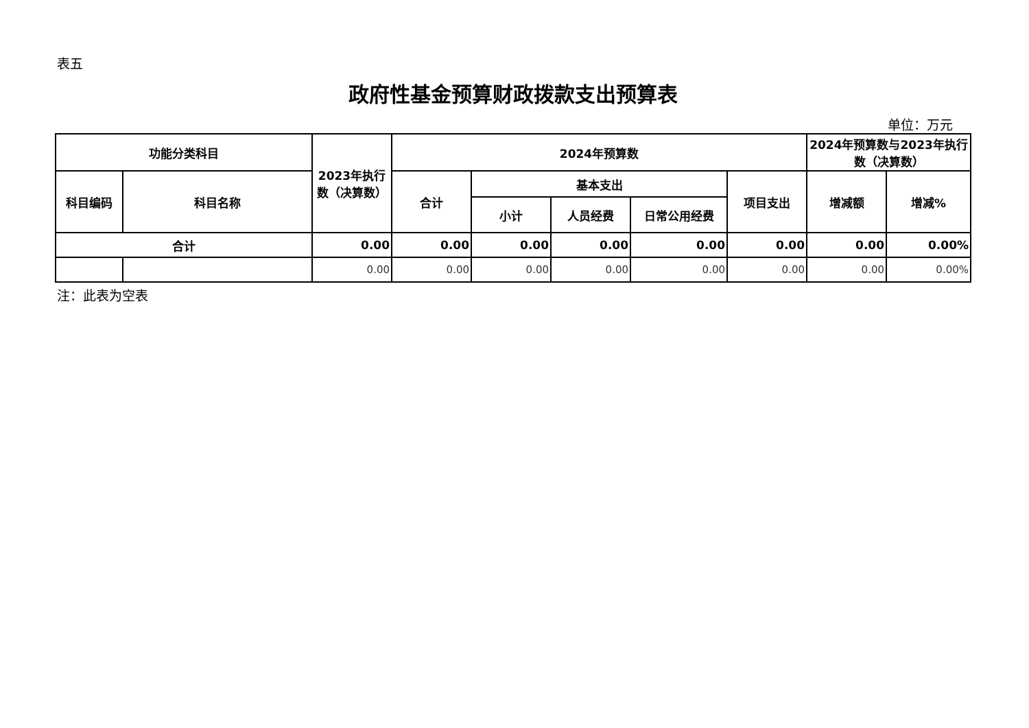表五
政府性基金预算财政拨款支出预算表
单位：万元
| 功能分类科目 | | 2023年执行数（决算数） | 2024年预算数 | | | | | 2024年预算数与2023年执行数（决算数） | |
| --- | --- | --- | --- | --- | --- | --- | --- | --- | --- |
| 科目编码 | 科目名称 | | 合计 | 基本支出 | | | 项目支出 | 增减额 | 增减% |
| | | | | 小计 | 人员经费 | 日常公用经费 | | | |
| 合计 | | 0.00 | 0.00 | 0.00 | 0.00 | 0.00 | 0.00 | 0.00 | 0.00% |
| | | 0.00 | 0.00 | 0.00 | 0.00 | 0.00 | 0.00 | 0.00 | 0.00% |
注：此表为空表